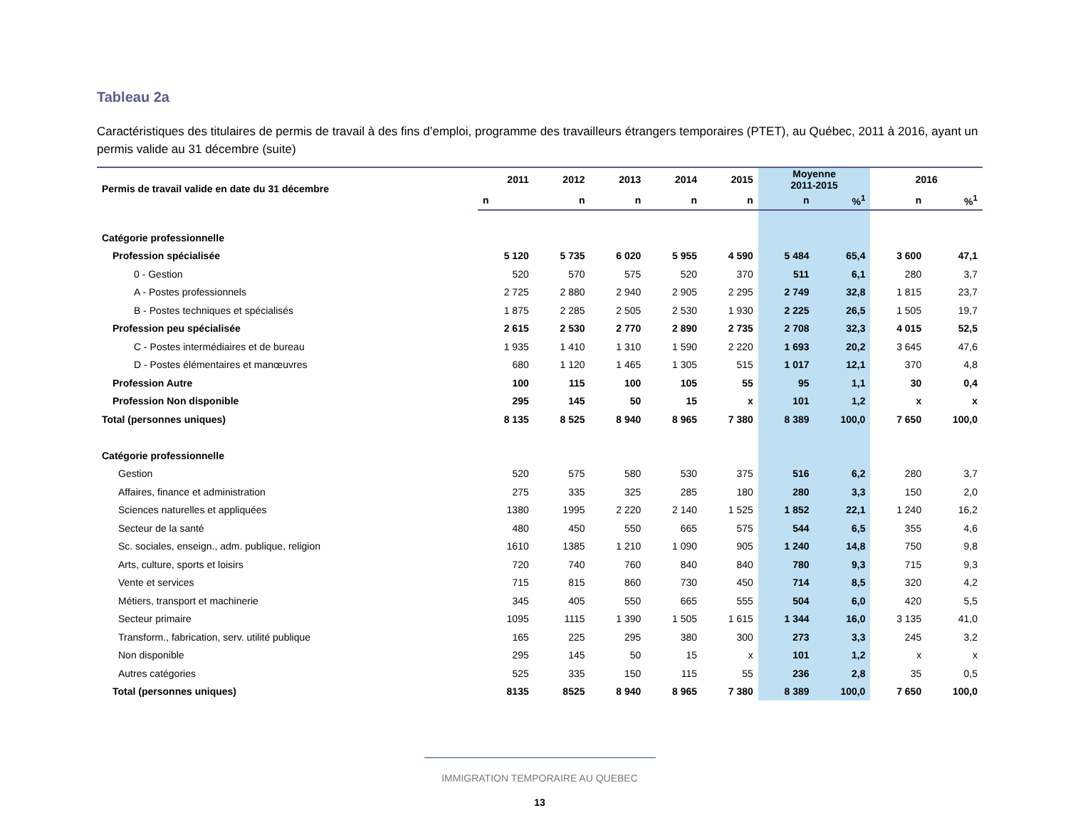Tableau 2a
Caractéristiques des titulaires de permis de travail à des fins d’emploi, programme des travailleurs étrangers temporaires (PTET), au Québec, 2011 à 2016, ayant un permis valide au 31 décembre (suite)
| Permis de travail valide en date du 31 décembre | 2011 | 2012 | 2013 | 2014 | 2015 | Moyenne 2011-2015 | | 2016 | |
| --- | --- | --- | --- | --- | --- | --- | --- | --- | --- |
| | n | n | n | n | n | n | %<sup>1</sup> | n | %<sup>1</sup> |
| Catégorie professionnelle | | | | | | | | | |
| Profession spécialisée | 5 120 | 5 735 | 6 020 | 5 955 | 4 590 | 5 484 | 65,4 | 3 600 | 47,1 |
| 0 - Gestion | 520 | 570 | 575 | 520 | 370 | 511 | 6,1 | 280 | 3,7 |
| A - Postes professionnels | 2 725 | 2 880 | 2 940 | 2 905 | 2 295 | 2 749 | 32,8 | 1 815 | 23,7 |
| B - Postes techniques et spécialisés | 1 875 | 2 285 | 2 505 | 2 530 | 1 930 | 2 225 | 26,5 | 1 505 | 19,7 |
| Profession peu spécialisée | 2 615 | 2 530 | 2 770 | 2 890 | 2 735 | 2 708 | 32,3 | 4 015 | 52,5 |
| C - Postes intermédiaires et de bureau | 1 935 | 1 410 | 1 310 | 1 590 | 2 220 | 1 693 | 20,2 | 3 645 | 47,6 |
| D - Postes élémentaires et manœuvres | 680 | 1 120 | 1 465 | 1 305 | 515 | 1 017 | 12,1 | 370 | 4,8 |
| Profession Autre | 100 | 115 | 100 | 105 | 55 | 95 | 1,1 | 30 | 0,4 |
| Profession Non disponible | 295 | 145 | 50 | 15 | x | 101 | 1,2 | x | x |
| Total (personnes uniques) | 8 135 | 8 525 | 8 940 | 8 965 | 7 380 | 8 389 | 100,0 | 7 650 | 100,0 |
| Catégorie professionnelle | | | | | | | | | |
| Gestion | 520 | 575 | 580 | 530 | 375 | 516 | 6,2 | 280 | 3,7 |
| Affaires, finance et administration | 275 | 335 | 325 | 285 | 180 | 280 | 3,3 | 150 | 2,0 |
| Sciences naturelles et appliquées | 1380 | 1995 | 2 220 | 2 140 | 1 525 | 1 852 | 22,1 | 1 240 | 16,2 |
| Secteur de la santé | 480 | 450 | 550 | 665 | 575 | 544 | 6,5 | 355 | 4,6 |
| Sc. sociales, enseign., adm. publique, religion | 1610 | 1385 | 1 210 | 1 090 | 905 | 1 240 | 14,8 | 750 | 9,8 |
| Arts, culture, sports et loisirs | 720 | 740 | 760 | 840 | 840 | 780 | 9,3 | 715 | 9,3 |
| Vente et services | 715 | 815 | 860 | 730 | 450 | 714 | 8,5 | 320 | 4,2 |
| Métiers, transport et machinerie | 345 | 405 | 550 | 665 | 555 | 504 | 6,0 | 420 | 5,5 |
| Secteur primaire | 1095 | 1115 | 1 390 | 1 505 | 1 615 | 1 344 | 16,0 | 3 135 | 41,0 |
| Transform., fabrication, serv. utilité publique | 165 | 225 | 295 | 380 | 300 | 273 | 3,3 | 245 | 3,2 |
| Non disponible | 295 | 145 | 50 | 15 | x | 101 | 1,2 | x | x |
| Autres catégories | 525 | 335 | 150 | 115 | 55 | 236 | 2,8 | 35 | 0,5 |
| Total (personnes uniques) | 8135 | 8525 | 8 940 | 8 965 | 7 380 | 8 389 | 100,0 | 7 650 | 100,0 |
IMMIGRATION TEMPORAIRE AU QUEBEC
13